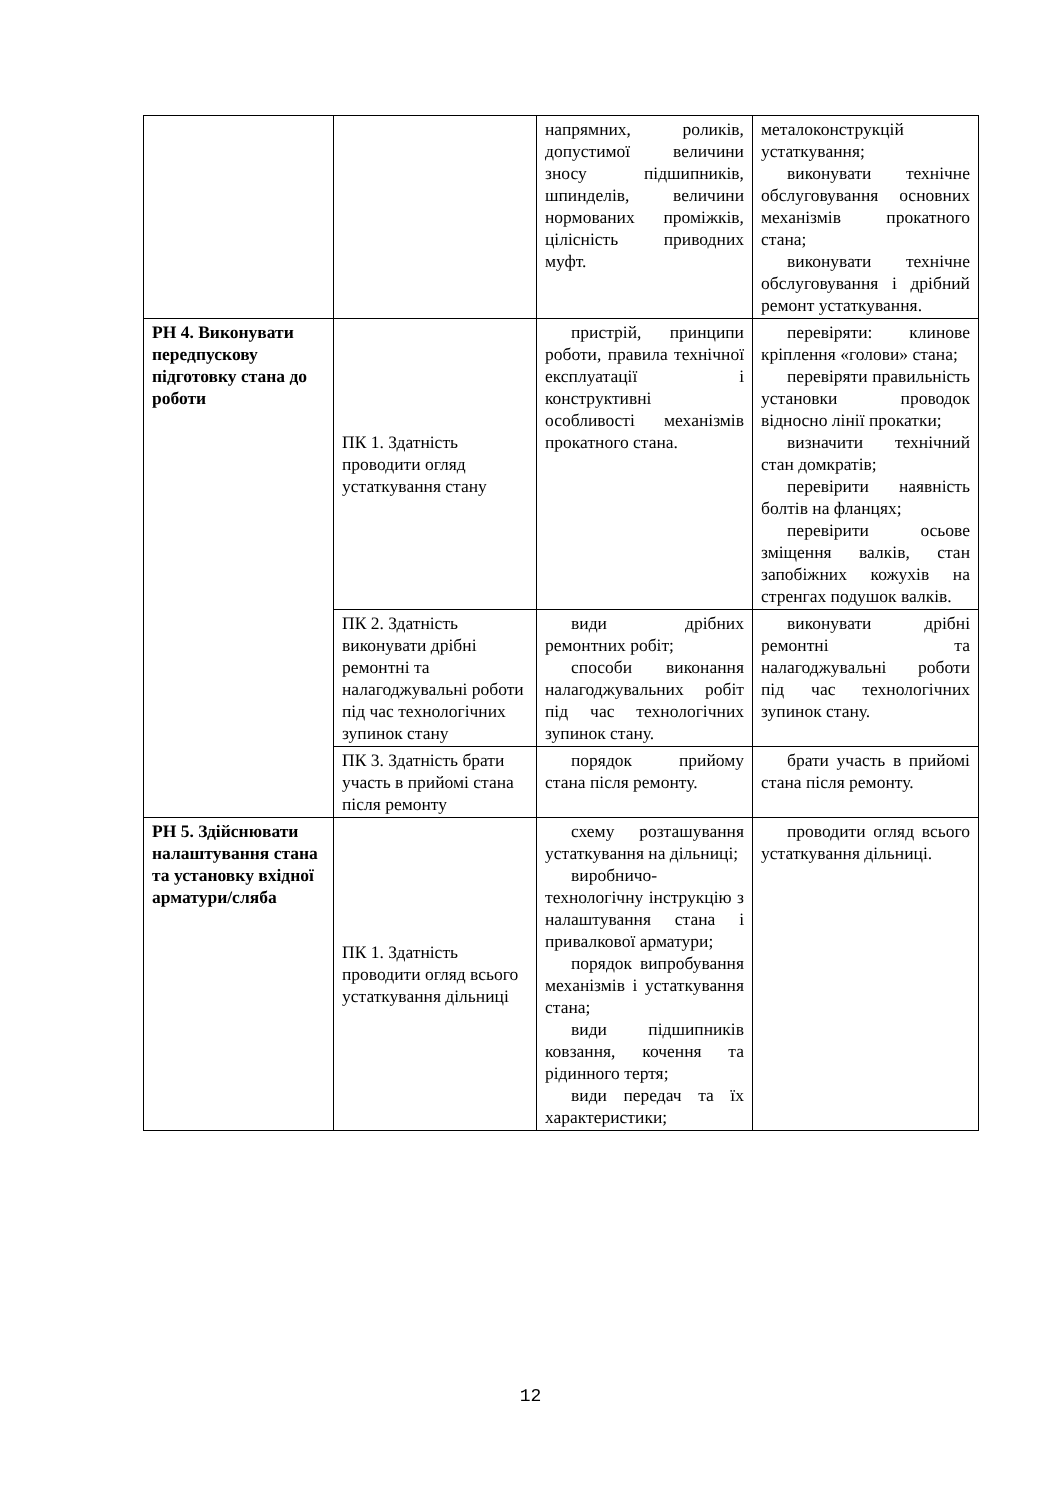| | | напрямних, роликів, допустимої величини зносу підшипників, шпинделів, величини нормованих проміжків, цілісність приводних муфт. | металоконструкцій устаткування; виконувати технічне обслуговування основних механізмів прокатного стана; виконувати технічне обслуговування і дрібний ремонт устаткування. |
| РН 4. Виконувати передпускову підготовку стана до роботи | ПК 1. Здатність проводити огляд устаткування стану | пристрій, принципи роботи, правила технічної експлуатації і конструктивні особливості механізмів прокатного стана. | перевіряти: клинове кріплення «голови» стана; перевіряти правильність установки проводок відносно лінії прокатки; визначити технічний стан домкратів; перевірити наявність болтів на фланцях; перевірити осьове зміщення валків, стан запобіжних кожухів на стренгах подушок валків. |
| | ПК 2. Здатність виконувати дрібні ремонтні та налагоджувальні роботи під час технологічних зупинок стану | види дрібних ремонтних робіт; способи виконання налагоджувальних робіт під час технологічних зупинок стану. | виконувати дрібні ремонтні та налагоджувальні роботи під час технологічних зупинок стану. |
| | ПК 3. Здатність брати участь в прийомі стана після ремонту | порядок прийому стана після ремонту. | брати участь в прийомі стана після ремонту. |
| РН 5. Здійснювати налаштування стана та установку вхідної арматури/сляба | ПК 1. Здатність проводити огляд всього устаткування дільниці | схему розташування устаткування на дільниці; виробничо-технологічну інструкцію з налаштування стана і привалкової арматури; порядок випробування механізмів і устаткування стана; види підшипників ковзання, кочення та рідинного тертя; види передач та їх характеристики; | проводити огляд всього устаткування дільниці. |
12